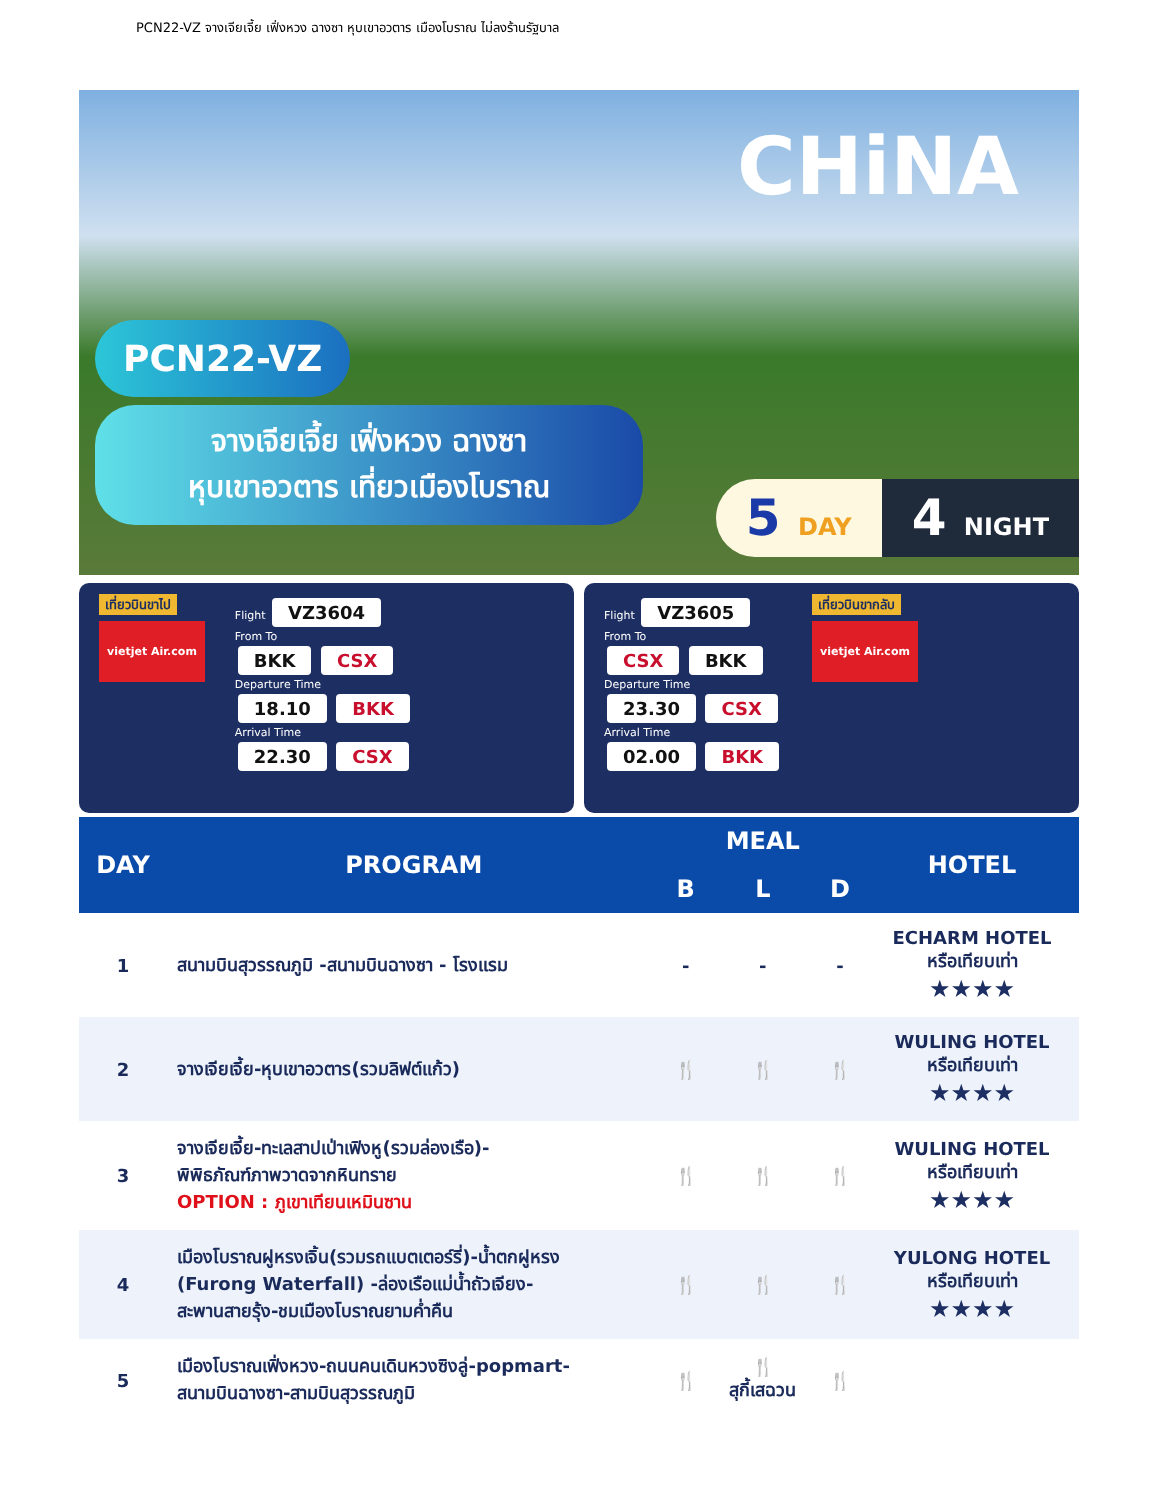PCN22-VZ จางเจียเจี้ย เฟิ่งหวง ฉางซา หุบเขาอวตาร เมืองโบราณ ไม่ลงร้านรัฐบาล
CHiNA
PCN22-VZ
จางเจียเจี้ย เฟิ่งหวง ฉางซา
หุบเขาอวตาร เที่ยวเมืองโบราณ
5 DAY
4 NIGHT
เที่ยวบินขาไป
vietjet Air.com
Flight VZ3604
From To
BKK CSX
Departure Time
18.10 BKK
Arrival Time
22.30 CSX
Flight VZ3605
From To
CSX BKK
Departure Time
23.30 CSX
Arrival Time
02.00 BKK
เที่ยวบินขากลับ
vietjet Air.com
| DAY | PROGRAM | MEAL | | | HOTEL |
| --- | --- | --- | --- | --- | --- |
| | | B | L | D | |
| 1 | สนามบินสุวรรณภูมิ -สนามบินฉางซา - โรงแรม | - | - | - | ECHARM HOTEL หรือเทียบเท่า ★★★★ |
| 2 | จางเจียเจี้ย-หุบเขาอวตาร(รวมลิฟต์แก้ว) | 🍴 | 🍴 | 🍴 | WULING HOTEL หรือเทียบเท่า ★★★★ |
| 3 | จางเจียเจี้ย-ทะเลสาปเป่าเฟิงหู(รวมล่องเรือ)- พิพิธภัณฑ์ภาพวาดจากหินทราย OPTION : ภูเขาเทียนเหมินซาน | 🍴 | 🍴 | 🍴 | WULING HOTEL หรือเทียบเท่า ★★★★ |
| 4 | เมืองโบราณฝูหรงเจิ้น(รวมรถแบตเตอร์รี่)-น้ำตกฝูหรง (Furong Waterfall) -ล่องเรือแม่น้ำถัวเจียง- สะพานสายรุ้ง-ชมเมืองโบราณยามค่ำคืน | 🍴 | 🍴 | 🍴 | YULONG HOTEL หรือเทียบเท่า ★★★★ |
| 5 | เมืองโบราณเฟิ่งหวง-ถนนคนเดินหวงซิงลู่-popmart- สนามบินฉางซา-สามบินสุวรรณภูมิ | 🍴 | 🍴 สุกี้เสฉวน | 🍴 | |